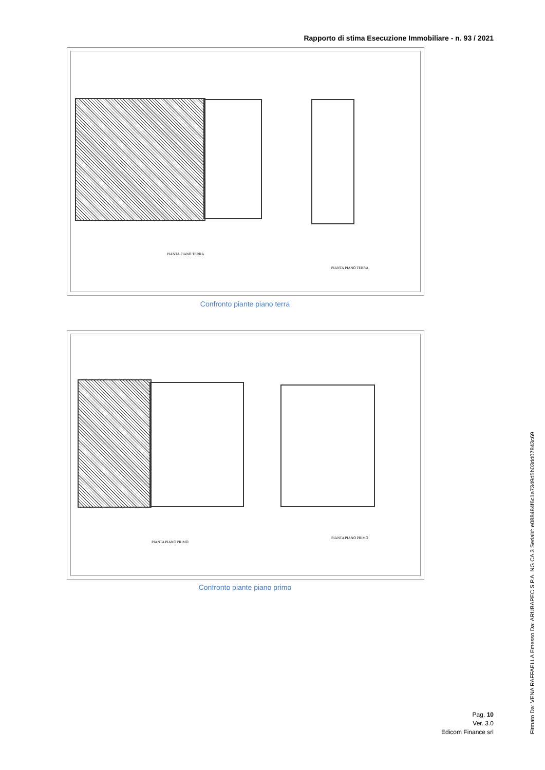Rapporto di stima Esecuzione Immobiliare - n. 93 / 2021
PIANTA PIANO TERRA
PIANTA PIANO TERRA
Confronto piante piano terra
PIANTA PIANO PRIMO
PIANTA PIANO PRIMO
Confronto piante piano primo
Pag. 10
Ver. 3.0
Edicom Finance srl
Firmato Da: VENA RAFFAELLA Emesso Da: ARUBAPEC S.P.A. NG CA 3 Serial#: e088484f6c1a7349d5b03dd07843c69